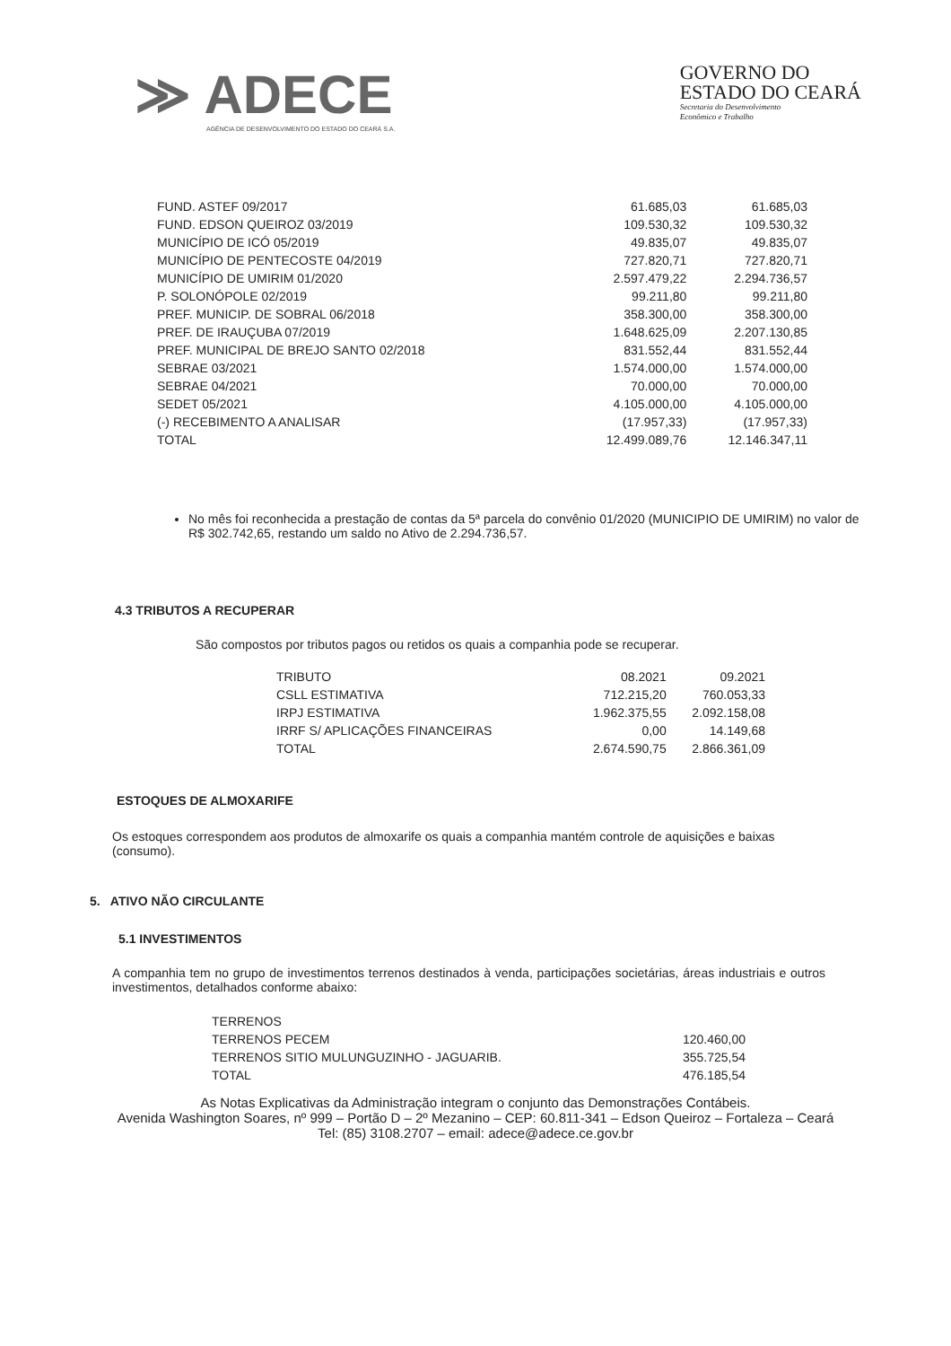≫ ADECE
AGÊNCIA DE DESENVOLVIMENTO DO ESTADO DO CEARÁ S.A.
GOVERNO DO
ESTADO DO CEARÁ
Secretaria do Desenvolvimento
Econômico e Trabalho
| FUND. ASTEF 09/2017 | 61.685,03 | 61.685,03 |
| FUND. EDSON QUEIROZ 03/2019 | 109.530,32 | 109.530,32 |
| MUNICÍPIO DE ICÓ 05/2019 | 49.835,07 | 49.835,07 |
| MUNICÍPIO DE PENTECOSTE 04/2019 | 727.820,71 | 727.820,71 |
| MUNICÍPIO DE UMIRIM 01/2020 | 2.597.479,22 | 2.294.736,57 |
| P. SOLONÓPOLE 02/2019 | 99.211,80 | 99.211,80 |
| PREF. MUNICIP. DE SOBRAL 06/2018 | 358.300,00 | 358.300,00 |
| PREF. DE IRAUÇUBA 07/2019 | 1.648.625,09 | 2.207.130,85 |
| PREF. MUNICIPAL DE BREJO SANTO 02/2018 | 831.552,44 | 831.552,44 |
| SEBRAE 03/2021 | 1.574.000,00 | 1.574.000,00 |
| SEBRAE 04/2021 | 70.000,00 | 70.000,00 |
| SEDET 05/2021 | 4.105.000,00 | 4.105.000,00 |
| (-) RECEBIMENTO A ANALISAR | (17.957,33) | (17.957,33) |
| TOTAL | 12.499.089,76 | 12.146.347,11 |
No mês foi reconhecida a prestação de contas da 5ª parcela do convênio 01/2020 (MUNICIPIO DE UMIRIM) no valor de R$ 302.742,65, restando um saldo no Ativo de 2.294.736,57.
4.3 TRIBUTOS A RECUPERAR
São compostos por tributos pagos ou retidos os quais a companhia pode se recuperar.
| TRIBUTO | 08.2021 | 09.2021 |
| CSLL ESTIMATIVA | 712.215,20 | 760.053,33 |
| IRPJ ESTIMATIVA | 1.962.375,55 | 2.092.158,08 |
| IRRF S/ APLICAÇÕES FINANCEIRAS | 0,00 | 14.149,68 |
| TOTAL | 2.674.590,75 | 2.866.361,09 |
ESTOQUES DE ALMOXARIFE
Os estoques correspondem aos produtos de almoxarife os quais a companhia mantém controle de aquisições e baixas (consumo).
5. ATIVO NÃO CIRCULANTE
5.1 INVESTIMENTOS
A companhia tem no grupo de investimentos terrenos destinados à venda, participações societárias, áreas industriais e outros investimentos, detalhados conforme abaixo:
| TERRENOS | |
| TERRENOS PECEM | 120.460,00 |
| TERRENOS SITIO MULUNGUZINHO - JAGUARIB. | 355.725,54 |
| TOTAL | 476.185,54 |
As Notas Explicativas da Administração integram o conjunto das Demonstrações Contábeis.
Avenida Washington Soares, nº 999 – Portão D – 2º Mezanino – CEP: 60.811-341 – Edson Queiroz – Fortaleza – Ceará
Tel: (85) 3108.2707 – email: adece@adece.ce.gov.br